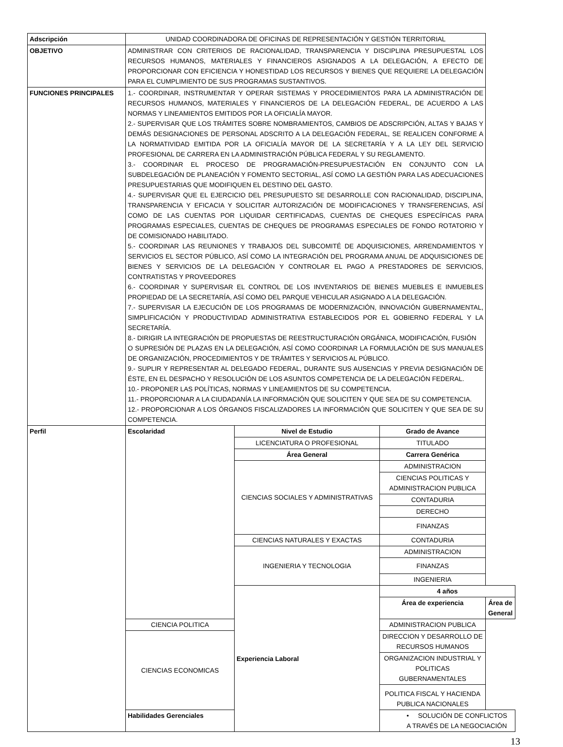| Adscripción | UNIDAD COORDINADORA DE OFICINAS DE REPRESENTACIÓN Y GESTIÓN TERRITORIAL | | | |
| OBJETIVO | ADMINISTRAR CON CRITERIOS DE RACIONALIDAD, TRANSPARENCIA Y DISCIPLINA PRESUPUESTAL LOS RECURSOS HUMANOS, MATERIALES Y FINANCIEROS ASIGNADOS A LA DELEGACIÓN, A EFECTO DE PROPORCIONAR CON EFICIENCIA Y HONESTIDAD LOS RECURSOS Y BIENES QUE REQUIERE LA DELEGACIÓN PARA EL CUMPLIMIENTO DE SUS PROGRAMAS SUSTANTIVOS. | | | |
| FUNCIONES PRINCIPALES | 1.- COORDINAR, INSTRUMENTAR Y OPERAR SISTEMAS Y PROCEDIMIENTOS PARA LA ADMINISTRACIÓN DE RECURSOS HUMANOS, MATERIALES Y FINANCIEROS DE LA DELEGACIÓN FEDERAL, DE ACUERDO A LAS NORMAS Y LINEAMIENTOS EMITIDOS POR LA OFICIALÍA MAYOR. 2.- SUPERVISAR QUE LOS TRÁMITES SOBRE NOMBRAMIENTOS, CAMBIOS DE ADSCRIPCIÓN, ALTAS Y BAJAS Y DEMÁS DESIGNACIONES DE PERSONAL ADSCRITO A LA DELEGACIÓN FEDERAL, SE REALICEN CONFORME A LA NORMATIVIDAD EMITIDA POR LA OFICIALÍA MAYOR DE LA SECRETARÍA Y A LA LEY DEL SERVICIO PROFESIONAL DE CARRERA EN LA ADMINISTRACIÓN PÚBLICA FEDERAL Y SU REGLAMENTO. 3.- COORDINAR EL PROCESO DE PROGRAMACIÓN-PRESUPUESTACIÓN EN CONJUNTO CON LA SUBDELEGACIÓN DE PLANEACIÓN Y FOMENTO SECTORIAL, ASÍ COMO LA GESTIÓN PARA LAS ADECUACIONES PRESUPUESTARIAS QUE MODIFIQUEN EL DESTINO DEL GASTO. 4.- SUPERVISAR QUE EL EJERCICIO DEL PRESUPUESTO SE DESARROLLE CON RACIONALIDAD, DISCIPLINA, TRANSPARENCIA Y EFICACIA Y SOLICITAR AUTORIZACIÓN DE MODIFICACIONES Y TRANSFERENCIAS, ASÍ COMO DE LAS CUENTAS POR LIQUIDAR CERTIFICADAS, CUENTAS DE CHEQUES ESPECÍFICAS PARA PROGRAMAS ESPECIALES, CUENTAS DE CHEQUES DE PROGRAMAS ESPECIALES DE FONDO ROTATORIO Y DE COMISIONADO HABILITADO. 5.- COORDINAR LAS REUNIONES Y TRABAJOS DEL SUBCOMITÉ DE ADQUISICIONES, ARRENDAMIENTOS Y SERVICIOS EL SECTOR PÚBLICO, ASÍ COMO LA INTEGRACIÓN DEL PROGRAMA ANUAL DE ADQUISICIONES DE BIENES Y SERVICIOS DE LA DELEGACIÓN Y CONTROLAR EL PAGO A PRESTADORES DE SERVICIOS, CONTRATISTAS Y PROVEEDORES 6.- COORDINAR Y SUPERVISAR EL CONTROL DE LOS INVENTARIOS DE BIENES MUEBLES E INMUEBLES PROPIEDAD DE LA SECRETARÍA, ASÍ COMO DEL PARQUE VEHICULAR ASIGNADO A LA DELEGACIÓN. 7.- SUPERVISAR LA EJECUCIÓN DE LOS PROGRAMAS DE MODERNIZACIÓN, INNOVACIÓN GUBERNAMENTAL, SIMPLIFICACIÓN Y PRODUCTIVIDAD ADMINISTRATIVA ESTABLECIDOS POR EL GOBIERNO FEDERAL Y LA SECRETARÍA. 8.- DIRIGIR LA INTEGRACIÓN DE PROPUESTAS DE REESTRUCTURACIÓN ORGÁNICA, MODIFICACIÓN, FUSIÓN O SUPRESIÓN DE PLAZAS EN LA DELEGACIÓN, ASÍ COMO COORDINAR LA FORMULACIÓN DE SUS MANUALES DE ORGANIZACIÓN, PROCEDIMIENTOS Y DE TRÁMITES Y SERVICIOS AL PÚBLICO. 9.- SUPLIR Y REPRESENTAR AL DELEGADO FEDERAL, DURANTE SUS AUSENCIAS Y PREVIA DESIGNACIÓN DE ÉSTE, EN EL DESPACHO Y RESOLUCIÓN DE LOS ASUNTOS COMPETENCIA DE LA DELEGACIÓN FEDERAL. 10.- PROPONER LAS POLÍTICAS, NORMAS Y LINEAMIENTOS DE SU COMPETENCIA. 11.- PROPORCIONAR A LA CIUDADANÍA LA INFORMACIÓN QUE SOLICITEN Y QUE SEA DE SU COMPETENCIA. 12.- PROPORCIONAR A LOS ÓRGANOS FISCALIZADORES LA INFORMACIÓN QUE SOLICITEN Y QUE SEA DE SU COMPETENCIA. | | | |
| Perfil | Escolaridad | Nivel de Estudio | Grado de Avance | |
| | | LICENCIATURA O PROFESIONAL | TITULADO | |
| | | Área General | Carrera Genérica | |
| | | CIENCIAS SOCIALES Y ADMINISTRATIVAS | ADMINISTRACION | |
| | | | CIENCIAS POLITICAS Y ADMINISTRACION PUBLICA | |
| | | | CONTADURIA | |
| | | | DERECHO | |
| | | | FINANZAS | |
| | | CIENCIAS NATURALES Y EXACTAS | CONTADURIA | |
| | | INGENIERIA Y TECNOLOGIA | ADMINISTRACION | |
| | | | FINANZAS | |
| | | | INGENIERIA | |
| | | Experiencia Laboral | 4 años | |
| | | | Área de experiencia | Área de General |
| | CIENCIA POLITICA | | ADMINISTRACION PUBLICA | |
| | CIENCIAS ECONOMICAS | | DIRECCION Y DESARROLLO DE RECURSOS HUMANOS | |
| | | | ORGANIZACION INDUSTRIAL Y POLITICAS GUBERNAMENTALES | |
| | | | POLITICA FISCAL Y HACIENDA PUBLICA NACIONALES | |
| | Habilidades Gerenciales | | • SOLUCIÓN DE CONFLICTOS A TRAVÉS DE LA NEGOCIACIÓN | |
13